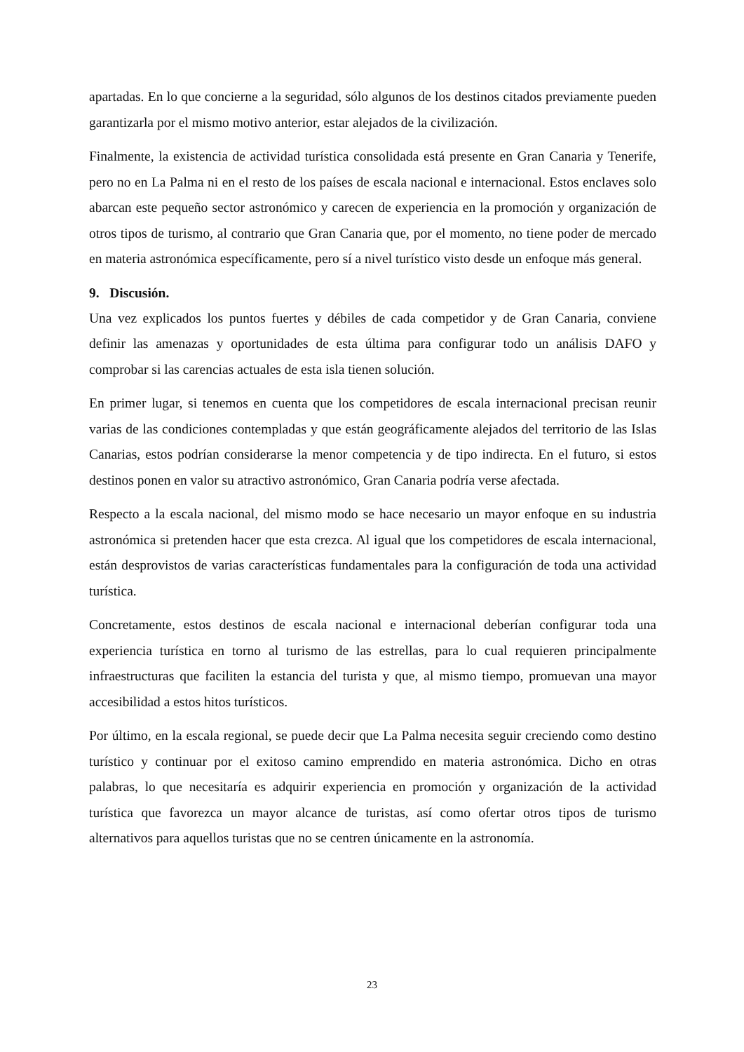apartadas. En lo que concierne a la seguridad, sólo algunos de los destinos citados previamente pueden garantizarla por el mismo motivo anterior, estar alejados de la civilización.
Finalmente, la existencia de actividad turística consolidada está presente en Gran Canaria y Tenerife, pero no en La Palma ni en el resto de los países de escala nacional e internacional. Estos enclaves solo abarcan este pequeño sector astronómico y carecen de experiencia en la promoción y organización de otros tipos de turismo, al contrario que Gran Canaria que, por el momento, no tiene poder de mercado en materia astronómica específicamente, pero sí a nivel turístico visto desde un enfoque más general.
9. Discusión.
Una vez explicados los puntos fuertes y débiles de cada competidor y de Gran Canaria, conviene definir las amenazas y oportunidades de esta última para configurar todo un análisis DAFO y comprobar si las carencias actuales de esta isla tienen solución.
En primer lugar, si tenemos en cuenta que los competidores de escala internacional precisan reunir varias de las condiciones contempladas y que están geográficamente alejados del territorio de las Islas Canarias, estos podrían considerarse la menor competencia y de tipo indirecta. En el futuro, si estos destinos ponen en valor su atractivo astronómico, Gran Canaria podría verse afectada.
Respecto a la escala nacional, del mismo modo se hace necesario un mayor enfoque en su industria astronómica si pretenden hacer que esta crezca. Al igual que los competidores de escala internacional, están desprovistos de varias características fundamentales para la configuración de toda una actividad turística.
Concretamente, estos destinos de escala nacional e internacional deberían configurar toda una experiencia turística en torno al turismo de las estrellas, para lo cual requieren principalmente infraestructuras que faciliten la estancia del turista y que, al mismo tiempo, promuevan una mayor accesibilidad a estos hitos turísticos.
Por último, en la escala regional, se puede decir que La Palma necesita seguir creciendo como destino turístico y continuar por el exitoso camino emprendido en materia astronómica. Dicho en otras palabras, lo que necesitaría es adquirir experiencia en promoción y organización de la actividad turística que favorezca un mayor alcance de turistas, así como ofertar otros tipos de turismo alternativos para aquellos turistas que no se centren únicamente en la astronomía.
23